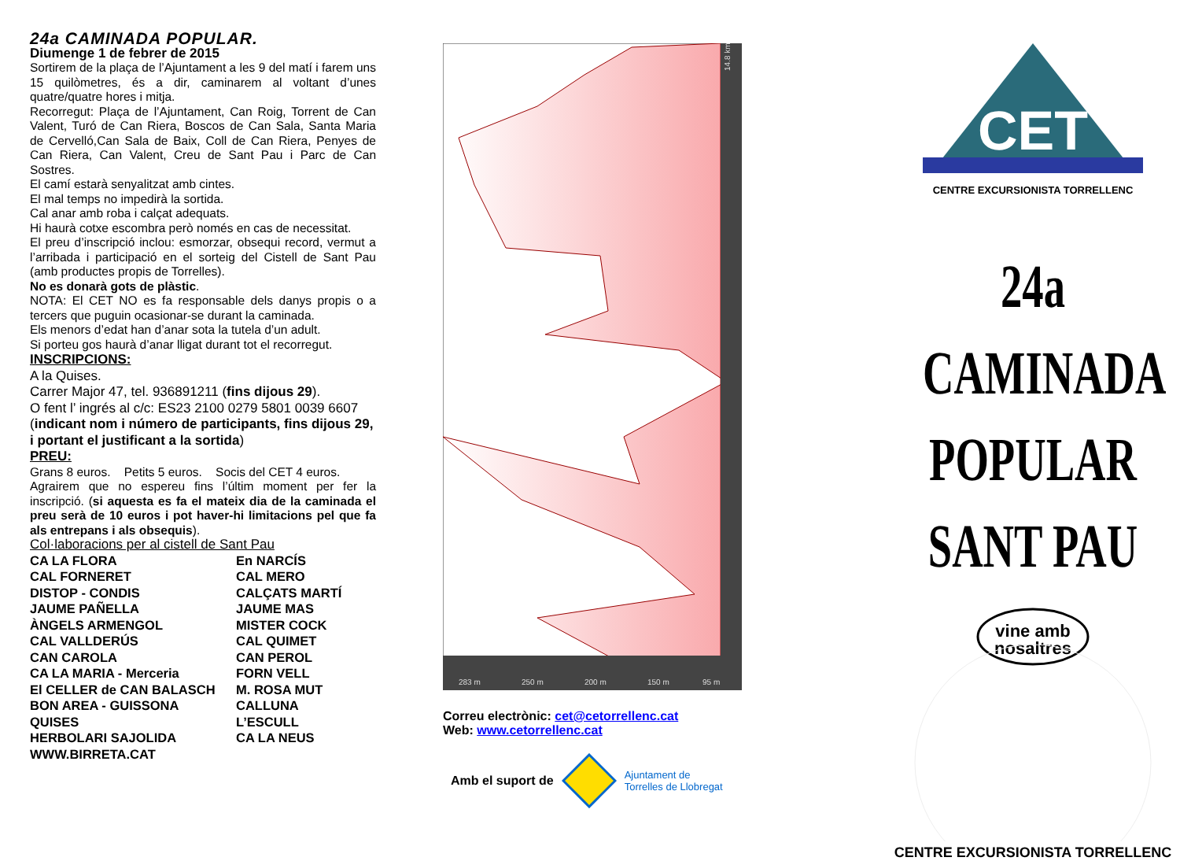24a CAMINADA POPULAR.
Diumenge 1 de febrer de 2015
Sortirem de la plaça de l’Ajuntament a les 9 del matí i farem uns 15 quilòmetres, és a dir, caminarem al voltant d’unes quatre/quatre hores i mitja.
Recorregut: Plaça de l’Ajuntament, Can Roig, Torrent de Can Valent, Turó de Can Riera, Boscos de Can Sala, Santa Maria de Cervelló,Can Sala de Baix, Coll de Can Riera, Penyes de Can Riera, Can Valent, Creu de Sant Pau i Parc de Can Sostres.
El camí estarà senyalitzat amb cintes.
El mal temps no impedirà la sortida.
Cal anar amb roba i calçat adequats.
Hi haurà cotxe escombra però només en cas de necessitat.
El preu d’inscripció inclou: esmorzar, obsequi record, vermut a l’arribada i participació en el sorteig del Cistell de Sant Pau (amb productes propis de Torrelles).
No es donarà gots de plàstic.
NOTA: El CET NO es fa responsable dels danys propis o a tercers que puguin ocasionar-se durant la caminada.
Els menors d’edat han d’anar sota la tutela d’un adult.
Si porteu gos haurà d’anar lligat durant tot el recorregut.
INSCRIPCIONS:
A la Quises.
Carrer Major 47, tel. 936891211 (fins dijous 29).
O fent l’ ingrés al c/c: ES23 2100 0279 5801 0039 6607 (indicant nom i número de participants, fins dijous 29, i portant el justificant a la sortida)
PREU:
Grans 8 euros. Petits 5 euros. Socis del CET 4 euros.
Agrairem que no espereu fins l’últim moment per fer la inscripció. (si aquesta es fa el mateix dia de la caminada el preu serà de 10 euros i pot haver-hi limitacions pel que fa als entrepans i als obsequis).
Col·laboracions per al cistell de Sant Pau
CA LA FLORA En NARCÍS CAL FORNERET CAL MERO DISTOP - CONDIS CALÇATS MARTÍ JAUME PAÑELLA JAUME MAS ÀNGELS ARMENGOL MISTER COCK CAL VALLDERÚS CAL QUIMET CAN CAROLA CAN PEROL CA LA MARIA - Merceria FORN VELL El CELLER de CAN BALASCH M. ROSA MUT BON AREA - GUISSONA CALLUNA QUISES L’ESCULL HERBOLARI SAJOLIDA CA LA NEUS WWW.BIRRETA.CAT
14.8 km
283 m
250 m
200 m
150 m
95 m
Correu electrònic: cet@cetorrellenc.cat
Web: www.cetorrellenc.cat
Amb el suport de Ajuntament de
Torrelles de Llobregat
CET
CENTRE EXCURSIONISTA TORRELLENC
24a CAMINADA
POPULAR
SANT PAU
vine amb
nosaltres
CENTRE EXCURSIONISTA TORRELLENC